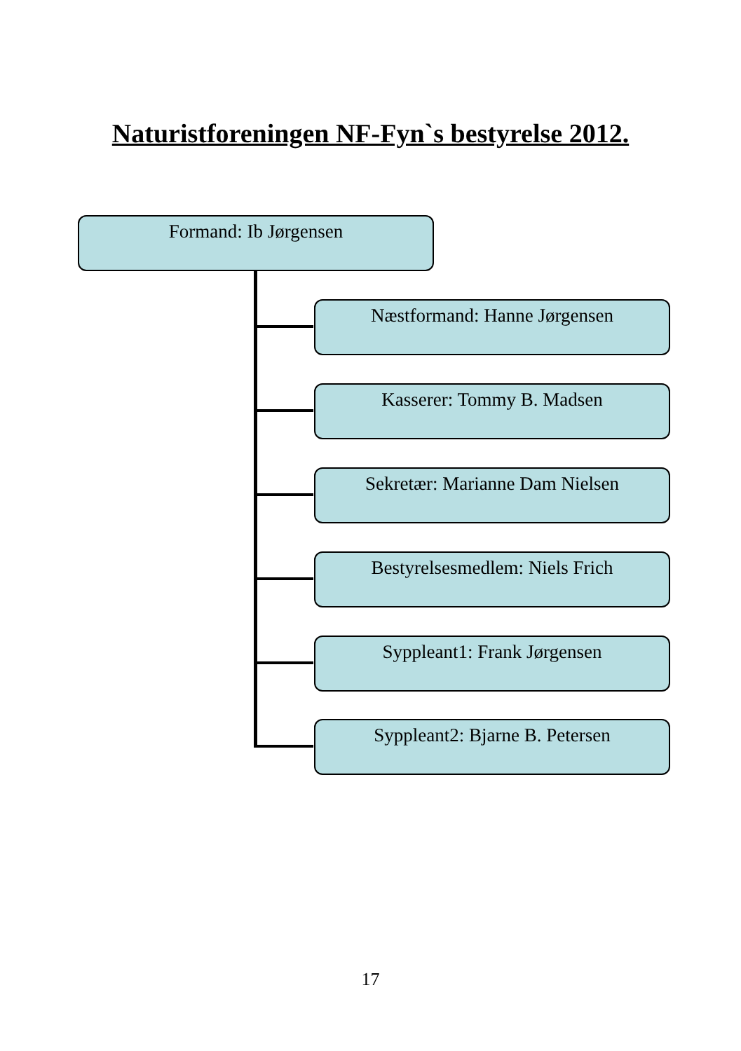Naturistforeningen NF-Fyn`s bestyrelse 2012.
Formand: Ib Jørgensen
Næstformand: Hanne Jørgensen
Kasserer: Tommy B. Madsen
Sekretær: Marianne Dam Nielsen
Bestyrelsesmedlem: Niels Frich
Syppleant1: Frank Jørgensen
Syppleant2: Bjarne B. Petersen
17